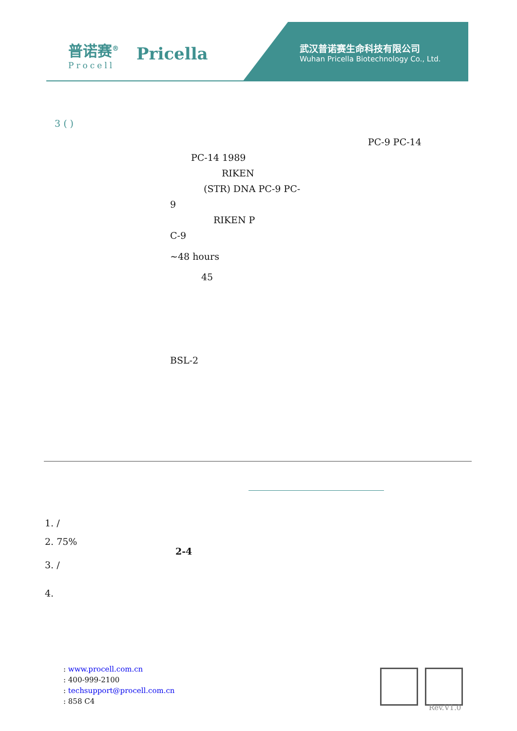普诺赛<sup>®</sup>
Procell
Pricella
武汉普诺赛生命科技有限公司
Wuhan Pricella Biotechnology Co., Ltd.
3 ( )
PC-9 PC-14
PC-14 1989
RIKEN
(STR) DNA PC-9 PC-
9
RIKEN P
C-9
~48 hours
45
BSL-2
1. /
2. 75%
2-4
3. /
4.
: www.procell.com.cn
: 400-999-2100
: techsupport@procell.com.cn
: 858 C4
Rev.V1.0